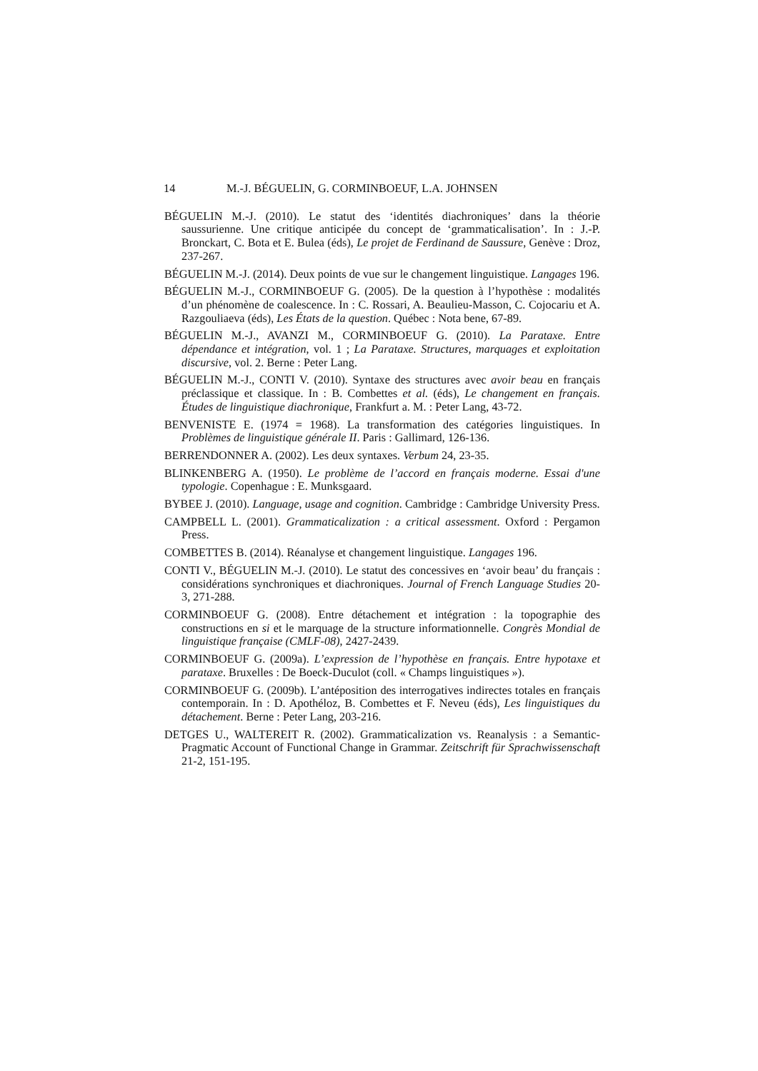14 M.-J. BÉGUELIN, G. CORMINBOEUF, L.A. JOHNSEN
BÉGUELIN M.-J. (2010). Le statut des ‘identités diachroniques’ dans la théorie saussurienne. Une critique anticipée du concept de ‘grammaticalisation’. In : J.-P. Bronckart, C. Bota et E. Bulea (éds), Le projet de Ferdinand de Saussure, Genève : Droz, 237-267.
BÉGUELIN M.-J. (2014). Deux points de vue sur le changement linguistique. Langages 196.
BÉGUELIN M.-J., CORMINBOEUF G. (2005). De la question à l’hypothèse : modalités d’un phénomène de coalescence. In : C. Rossari, A. Beaulieu-Masson, C. Cojocariu et A. Razgouliaeva (éds), Les États de la question. Québec : Nota bene, 67-89.
BÉGUELIN M.-J., AVANZI M., CORMINBOEUF G. (2010). La Parataxe. Entre dépendance et intégration, vol. 1 ; La Parataxe. Structures, marquages et exploitation discursive, vol. 2. Berne : Peter Lang.
BÉGUELIN M.-J., CONTI V. (2010). Syntaxe des structures avec avoir beau en français préclassique et classique. In : B. Combettes et al. (éds), Le changement en français. Études de linguistique diachronique, Frankfurt a. M. : Peter Lang, 43-72.
BENVENISTE E. (1974 = 1968). La transformation des catégories linguistiques. In Problèmes de linguistique générale II. Paris : Gallimard, 126-136.
BERRENDONNER A. (2002). Les deux syntaxes. Verbum 24, 23-35.
BLINKENBERG A. (1950). Le problème de l’accord en français moderne. Essai d'une typologie. Copenhague : E. Munksgaard.
BYBEE J. (2010). Language, usage and cognition. Cambridge : Cambridge University Press.
CAMPBELL L. (2001). Grammaticalization : a critical assessment. Oxford : Pergamon Press.
COMBETTES B. (2014). Réanalyse et changement linguistique. Langages 196.
CONTI V., BÉGUELIN M.-J. (2010). Le statut des concessives en ‘avoir beau’ du français : considérations synchroniques et diachroniques. Journal of French Language Studies 20-3, 271-288.
CORMINBOEUF G. (2008). Entre détachement et intégration : la topographie des constructions en si et le marquage de la structure informationnelle. Congrès Mondial de linguistique française (CMLF-08), 2427-2439.
CORMINBOEUF G. (2009a). L’expression de l’hypothèse en français. Entre hypotaxe et parataxe. Bruxelles : De Boeck-Duculot (coll. « Champs linguistiques »).
CORMINBOEUF G. (2009b). L’antéposition des interrogatives indirectes totales en français contemporain. In : D. Apothéloz, B. Combettes et F. Neveu (éds), Les linguistiques du détachement. Berne : Peter Lang, 203-216.
DETGES U., WALTEREIT R. (2002). Grammaticalization vs. Reanalysis : a Semantic-Pragmatic Account of Functional Change in Grammar. Zeitschrift für Sprachwissenschaft 21-2, 151-195.